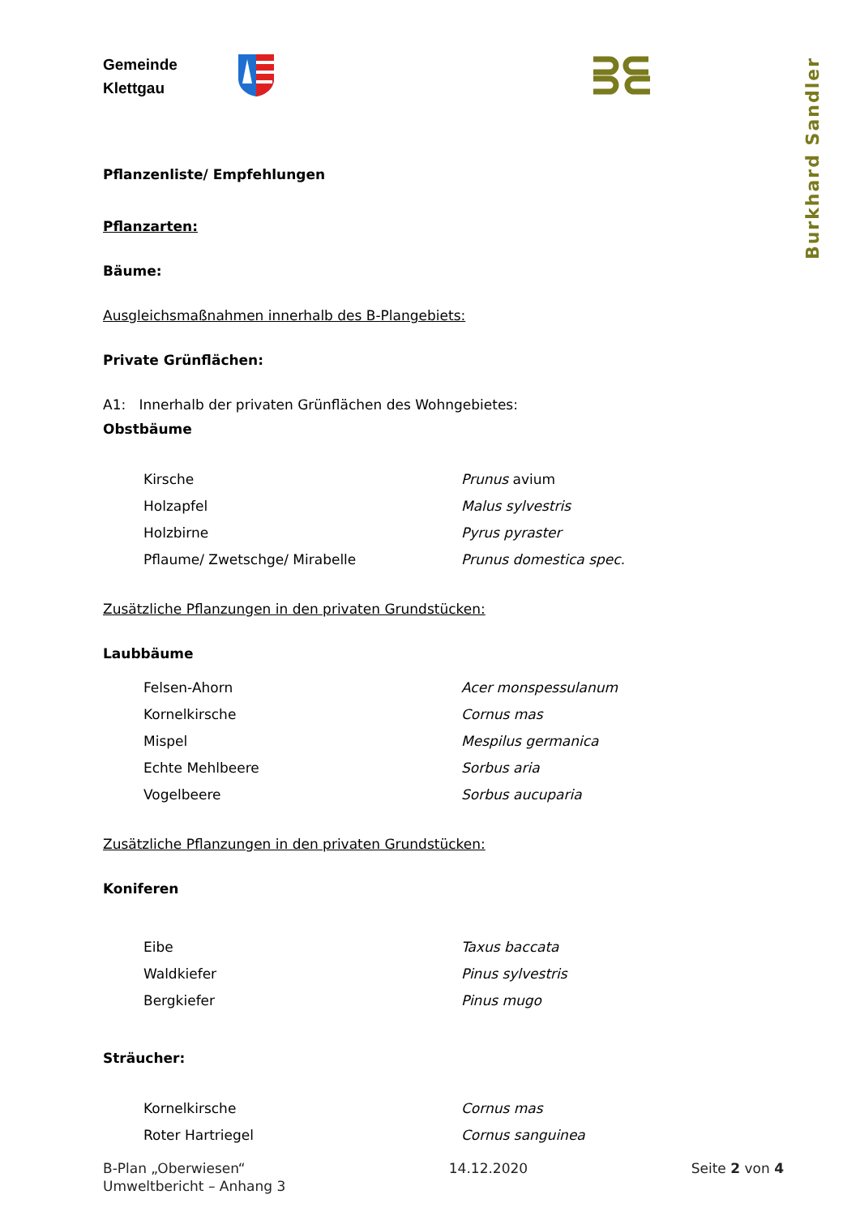Gemeinde
Klettgau
Burkhard Sandler
Pflanzenliste/ Empfehlungen
Pflanzarten:
Bäume:
Ausgleichsmaßnahmen innerhalb des B-Plangebiets:
Private Grünflächen:
A1: Innerhalb der privaten Grünflächen des Wohngebietes:
Obstbäume
| Kirsche | Prunus avium |
| Holzapfel | Malus sylvestris |
| Holzbirne | Pyrus pyraster |
| Pflaume/ Zwetschge/ Mirabelle | Prunus domestica spec. |
Zusätzliche Pflanzungen in den privaten Grundstücken:
Laubbäume
| Felsen-Ahorn | Acer monspessulanum |
| Kornelkirsche | Cornus mas |
| Mispel | Mespilus germanica |
| Echte Mehlbeere | Sorbus aria |
| Vogelbeere | Sorbus aucuparia |
Zusätzliche Pflanzungen in den privaten Grundstücken:
Koniferen
| Eibe | Taxus baccata |
| Waldkiefer | Pinus sylvestris |
| Bergkiefer | Pinus mugo |
Sträucher:
| Kornelkirsche | Cornus mas |
| Roter Hartriegel | Cornus sanguinea |
B-Plan „Oberwiesen“
Umweltbericht – Anhang 3
14.12.2020 Seite 2 von 4